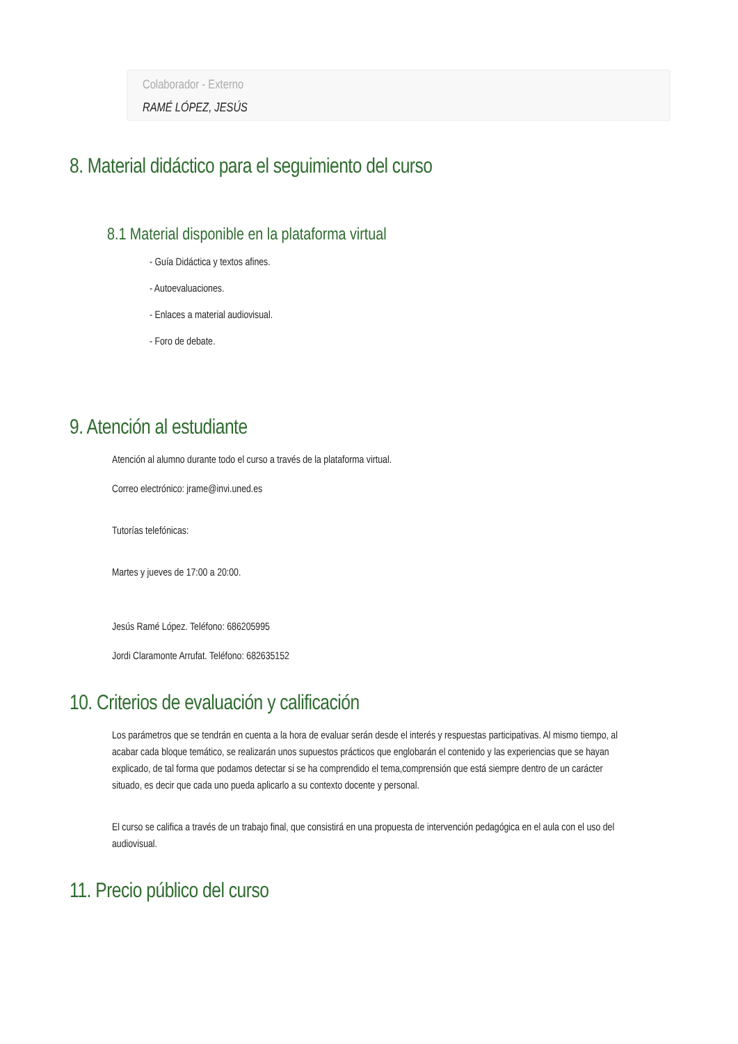Colaborador - Externo
RAMÉ LÓPEZ, JESÚS
8. Material didáctico para el seguimiento del curso
8.1 Material disponible en la plataforma virtual
- Guía Didáctica y textos afines.
- Autoevaluaciones.
- Enlaces a material audiovisual.
- Foro de debate.
9. Atención al estudiante
Atención al alumno durante todo el curso a través de la plataforma virtual.
Correo electrónico: jrame@invi.uned.es
Tutorías telefónicas:
Martes y jueves de 17:00 a 20:00.
Jesús Ramé López. Teléfono: 686205995
Jordi Claramonte Arrufat. Teléfono: 682635152
10. Criterios de evaluación y calificación
Los parámetros que se tendrán en cuenta a la hora de evaluar serán desde el interés y respuestas participativas. Al mismo tiempo, al acabar cada bloque temático, se realizarán unos supuestos prácticos que englobarán el contenido y las experiencias que se hayan explicado, de tal forma que podamos detectar si se ha comprendido el tema,comprensión que está siempre dentro de un carácter situado, es decir que cada uno pueda aplicarlo a su contexto docente y personal.
El curso se califica a través de un trabajo final, que consistirá en una propuesta de intervención pedagógica en el aula con el uso del audiovisual.
11. Precio público del curso